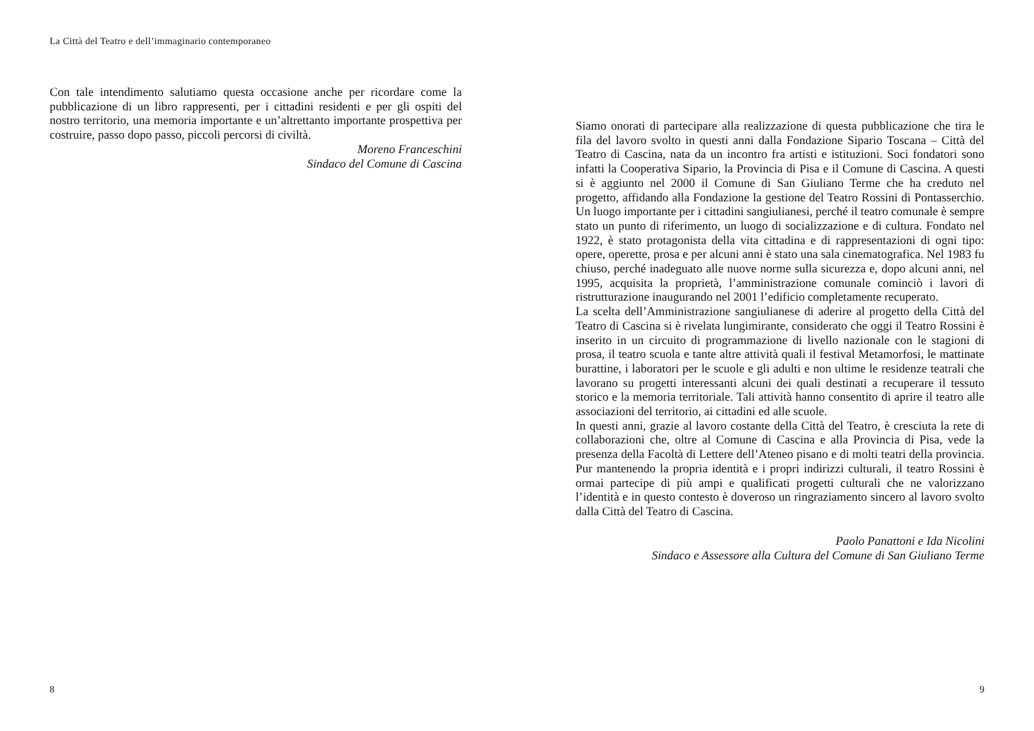La Città del Teatro e dell’immaginario contemporaneo
Con tale intendimento salutiamo questa occasione anche per ricordare come la pubblicazione di un libro rappresenti, per i cittadini residenti e per gli ospiti del nostro territorio, una memoria importante e un’altrettanto importante prospettiva per costruire, passo dopo passo, piccoli percorsi di civiltà.
Moreno Franceschini
Sindaco del Comune di Cascina
8
Siamo onorati di partecipare alla realizzazione di questa pubblicazione che tira le fila del lavoro svolto in questi anni dalla Fondazione Sipario Toscana – Città del Teatro di Cascina, nata da un incontro fra artisti e istituzioni. Soci fondatori sono infatti la Cooperativa Sipario, la Provincia di Pisa e il Comune di Cascina. A questi si è aggiunto nel 2000 il Comune di San Giuliano Terme che ha creduto nel progetto, affidando alla Fondazione la gestione del Teatro Rossini di Pontasserchio. Un luogo importante per i cittadini sangiulianesi, perché il teatro comunale è sempre stato un punto di riferimento, un luogo di socializzazione e di cultura. Fondato nel 1922, è stato protagonista della vita cittadina e di rappresentazioni di ogni tipo: opere, operette, prosa e per alcuni anni è stato una sala cinematografica. Nel 1983 fu chiuso, perché inadeguato alle nuove norme sulla sicurezza e, dopo alcuni anni, nel 1995, acquisita la proprietà, l’amministrazione comunale cominciò i lavori di ristrutturazione inaugurando nel 2001 l’edificio completamente recuperato.
La scelta dell’Amministrazione sangiulianese di aderire al progetto della Città del Teatro di Cascina si è rivelata lungimirante, considerato che oggi il Teatro Rossini è inserito in un circuito di programmazione di livello nazionale con le stagioni di prosa, il teatro scuola e tante altre attività quali il festival Metamorfosi, le mattinate burattine, i laboratori per le scuole e gli adulti e non ultime le residenze teatrali che lavorano su progetti interessanti alcuni dei quali destinati a recuperare il tessuto storico e la memoria territoriale. Tali attività hanno consentito di aprire il teatro alle associazioni del territorio, ai cittadini ed alle scuole.
In questi anni, grazie al lavoro costante della Città del Teatro, è cresciuta la rete di collaborazioni che, oltre al Comune di Cascina e alla Provincia di Pisa, vede la presenza della Facoltà di Lettere dell’Ateneo pisano e di molti teatri della provincia. Pur mantenendo la propria identità e i propri indirizzi culturali, il teatro Rossini è ormai partecipe di più ampi e qualificati progetti culturali che ne valorizzano l’identità e in questo contesto è doveroso un ringraziamento sincero al lavoro svolto dalla Città del Teatro di Cascina.
Paolo Panattoni e Ida Nicolini
Sindaco e Assessore alla Cultura del Comune di San Giuliano Terme
9